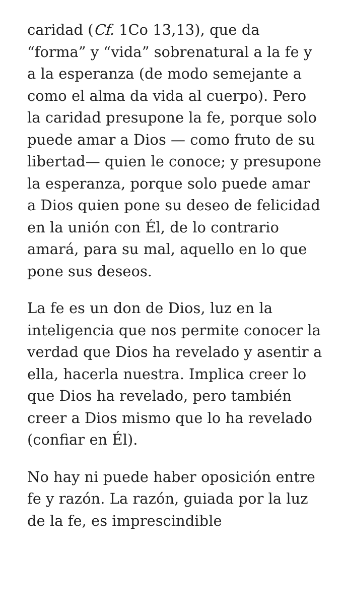caridad (Cf. 1Co 13,13), que da “forma” y “vida” sobrenatural a la fe y a la esperanza (de modo semejante a como el alma da vida al cuerpo). Pero la caridad presupone la fe, porque solo puede amar a Dios — como fruto de su libertad— quien le conoce; y presupone la esperanza, porque solo puede amar a Dios quien pone su deseo de felicidad en la unión con Él, de lo contrario amará, para su mal, aquello en lo que pone sus deseos.
La fe es un don de Dios, luz en la inteligencia que nos permite conocer la verdad que Dios ha revelado y asentir a ella, hacerla nuestra. Implica creer lo que Dios ha revelado, pero también creer a Dios mismo que lo ha revelado (confiar en Él).
No hay ni puede haber oposición entre fe y razón. La razón, guiada por la luz de la fe, es imprescindible